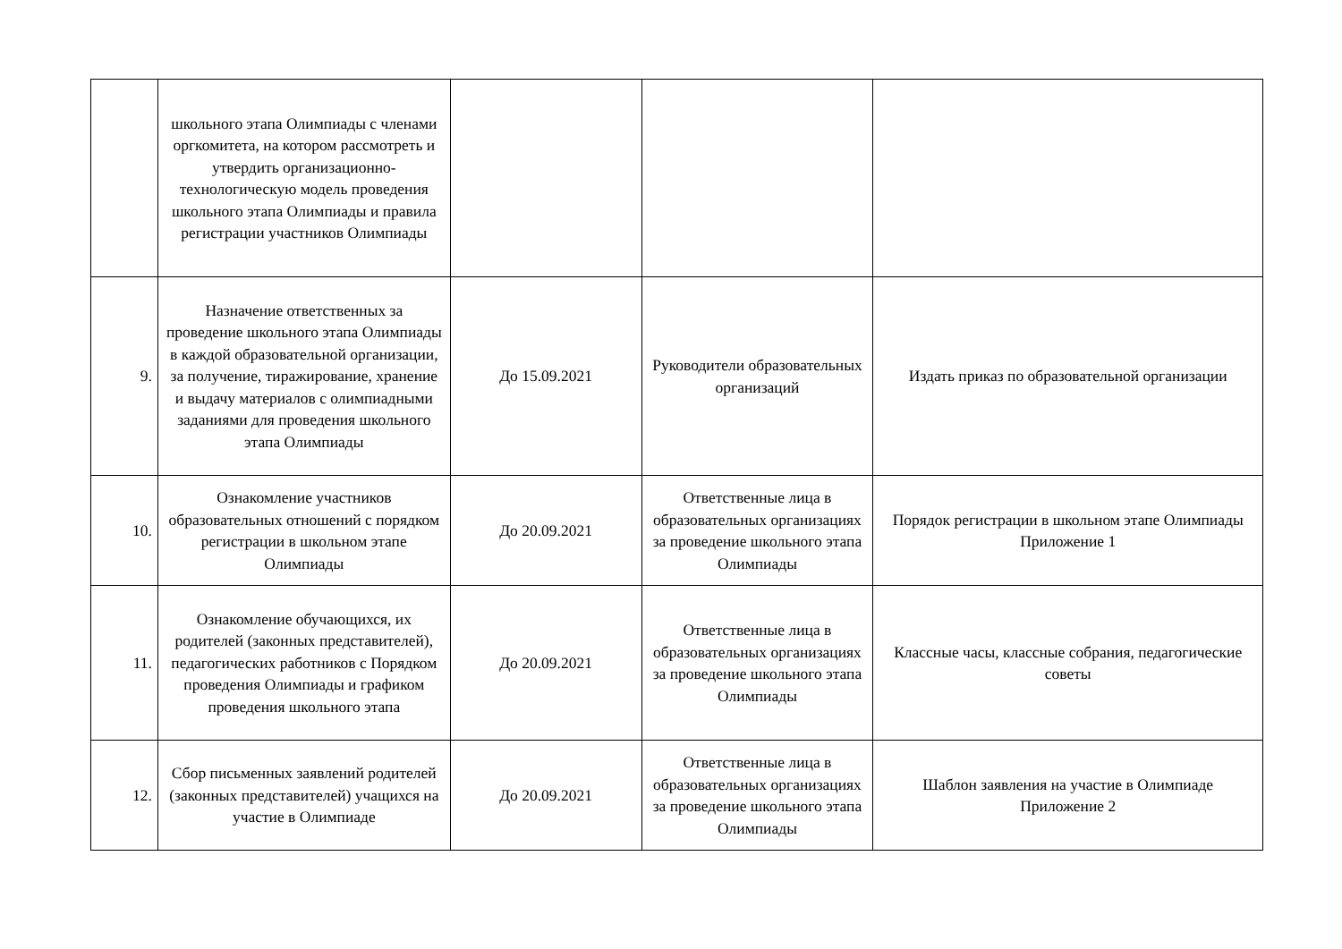| | школьного этапа Олимпиады с членами оргкомитета, на котором рассмотреть и утвердить организационно-технологическую модель проведения школьного этапа Олимпиады и правила регистрации участников Олимпиады | | | |
| 9. | Назначение ответственных за проведение школьного этапа Олимпиады в каждой образовательной организации, за получение, тиражирование, хранение и выдачу материалов с олимпиадными заданиями для проведения школьного этапа Олимпиады | До 15.09.2021 | Руководители образовательных организаций | Издать приказ по образовательной организации |
| 10. | Ознакомление участников образовательных отношений с порядком регистрации в школьном этапе Олимпиады | До 20.09.2021 | Ответственные лица в образовательных организациях за проведение школьного этапа Олимпиады | Порядок регистрации в школьном этапе Олимпиады Приложение 1 |
| 11. | Ознакомление обучающихся, их родителей (законных представителей), педагогических работников с Порядком проведения Олимпиады и графиком проведения школьного этапа | До 20.09.2021 | Ответственные лица в образовательных организациях за проведение школьного этапа Олимпиады | Классные часы, классные собрания, педагогические советы |
| 12. | Сбор письменных заявлений родителей (законных представителей) учащихся на участие в Олимпиаде | До 20.09.2021 | Ответственные лица в образовательных организациях за проведение школьного этапа Олимпиады | Шаблон заявления на участие в Олимпиаде Приложение 2 |